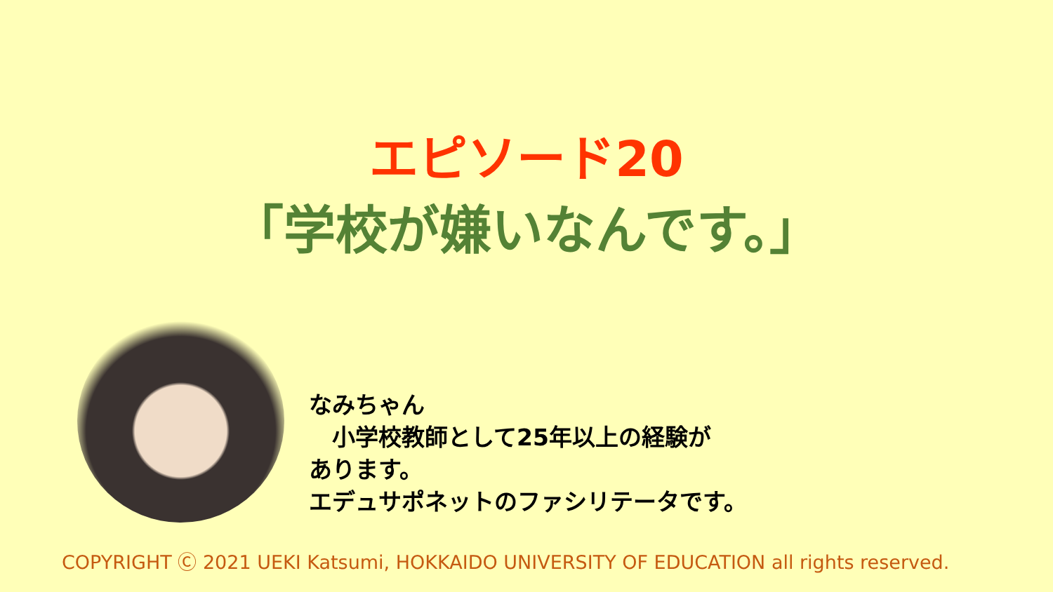エピソード20
「学校が嫌いなんです。」
なみちゃん
　小学校教師として25年以上の経験が
あります。
エデュサポネットのファシリテータです。
COPYRIGHT Ⓒ 2021 UEKI Katsumi, HOKKAIDO UNIVERSITY OF EDUCATION all rights reserved.